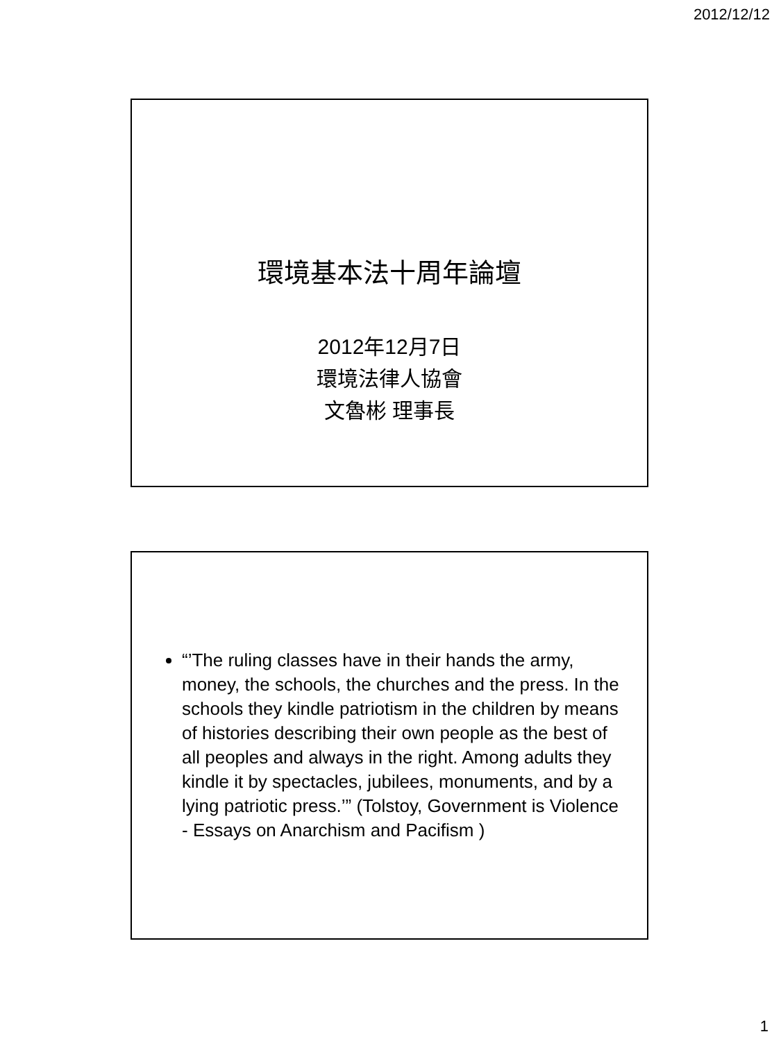2012/12/12
環境基本法十周年論壇
2012年12月7日
環境法律人協會
文魯彬 理事長
“’The ruling classes have in their hands the army, money, the schools, the churches and the press. In the schools they kindle patriotism in the children by means of histories describing their own people as the best of all peoples and always in the right. Among adults they kindle it by spectacles, jubilees, monuments, and by a lying patriotic press.’” (Tolstoy, Government is Violence - Essays on Anarchism and Pacifism )
1